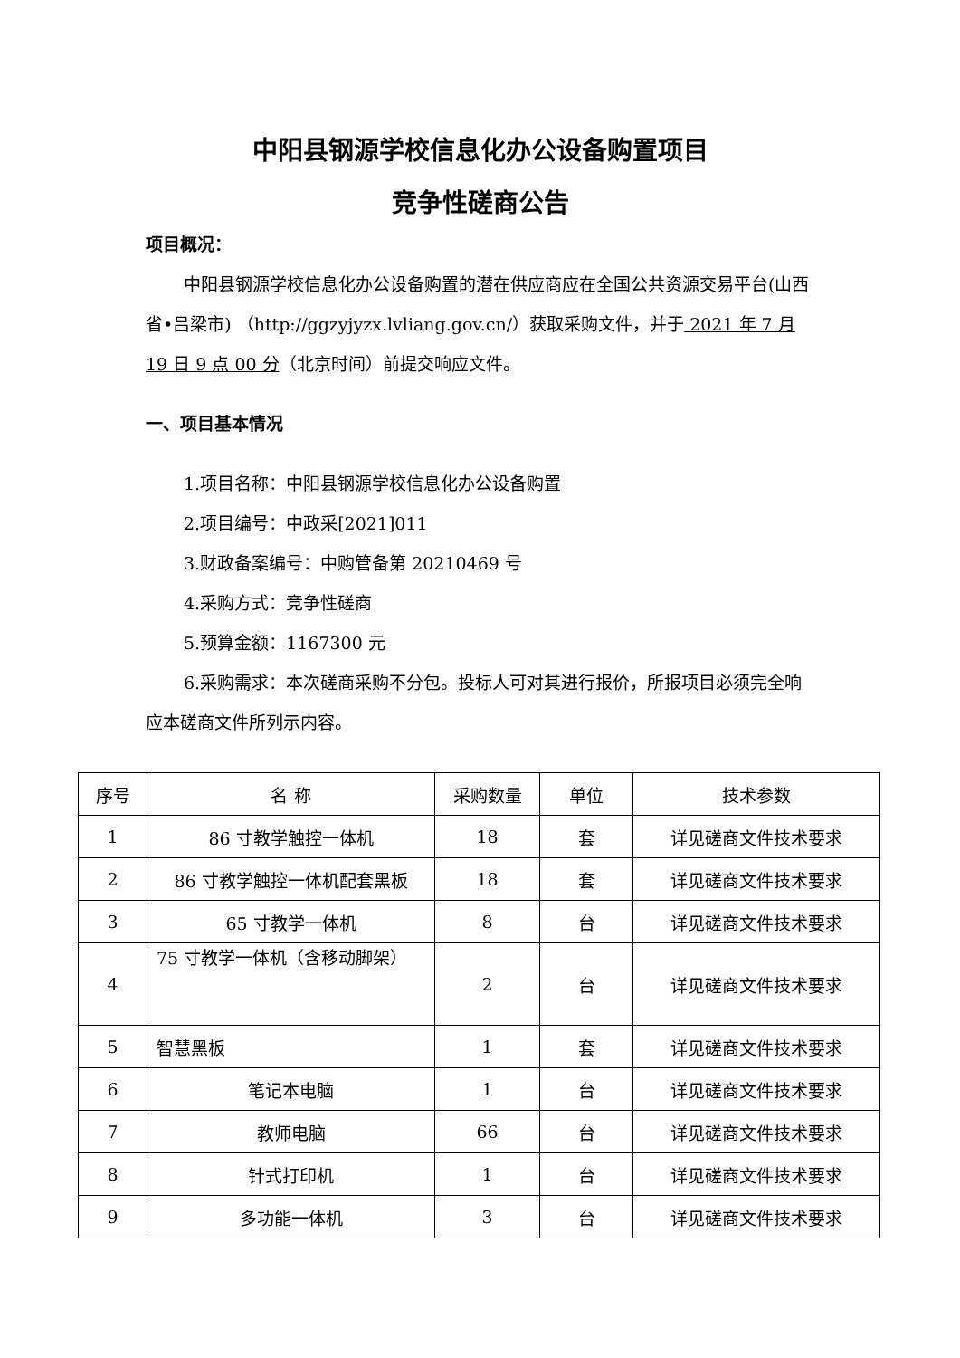中阳县钢源学校信息化办公设备购置项目
竞争性磋商公告
项目概况：
中阳县钢源学校信息化办公设备购置的潜在供应商应在全国公共资源交易平台(山西省•吕梁市) （http://ggzyjyzx.lvliang.gov.cn/）获取采购文件，并于 2021 年 7 月 19 日 9 点 00 分（北京时间）前提交响应文件。
一、项目基本情况
1.项目名称：中阳县钢源学校信息化办公设备购置
2.项目编号：中政采[2021]011
3.财政备案编号：中购管备第 20210469 号
4.采购方式：竞争性磋商
5.预算金额：1167300 元
6.采购需求：本次磋商采购不分包。投标人可对其进行报价，所报项目必须完全响应本磋商文件所列示内容。
| 序号 | 名 称 | 采购数量 | 单位 | 技术参数 |
| --- | --- | --- | --- | --- |
| 1 | 86 寸教学触控一体机 | 18 | 套 | 详见磋商文件技术要求 |
| 2 | 86 寸教学触控一体机配套黑板 | 18 | 套 | 详见磋商文件技术要求 |
| 3 | 65 寸教学一体机 | 8 | 台 | 详见磋商文件技术要求 |
| 4 | 75 寸教学一体机（含移动脚架） | 2 | 台 | 详见磋商文件技术要求 |
| 5 | 智慧黑板 | 1 | 套 | 详见磋商文件技术要求 |
| 6 | 笔记本电脑 | 1 | 台 | 详见磋商文件技术要求 |
| 7 | 教师电脑 | 66 | 台 | 详见磋商文件技术要求 |
| 8 | 针式打印机 | 1 | 台 | 详见磋商文件技术要求 |
| 9 | 多功能一体机 | 3 | 台 | 详见磋商文件技术要求 |